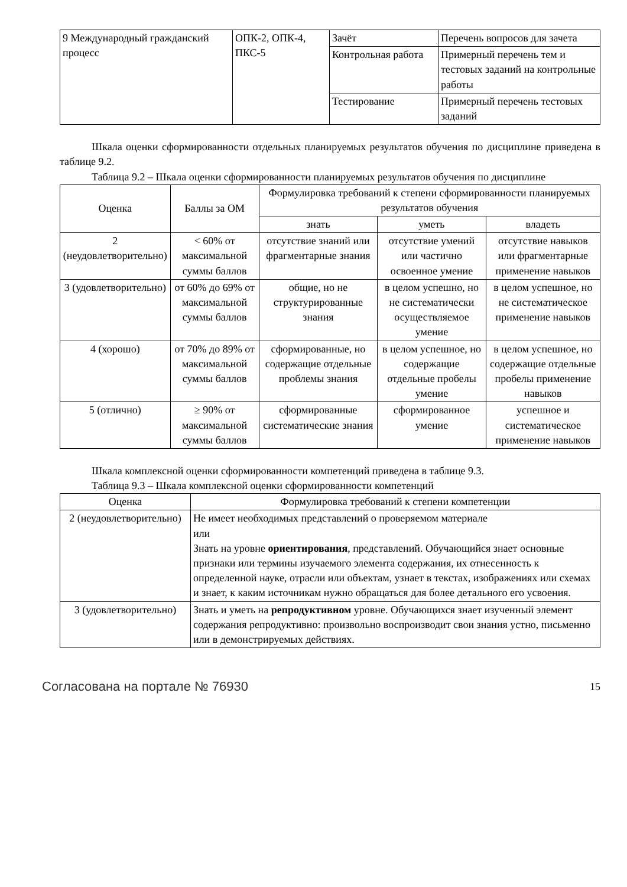| 9 Международный гражданский процесс | ОПК-2, ОПК-4, ПКС-5 | Зачёт | Перечень вопросов для зачета |
| | | Контрольная работа | Примерный перечень тем и тестовых заданий на контрольные работы |
| | | Тестирование | Примерный перечень тестовых заданий |
Шкала оценки сформированности отдельных планируемых результатов обучения по дисциплине приведена в таблице 9.2.
Таблица 9.2 – Шкала оценки сформированности планируемых результатов обучения по дисциплине
| Оценка | Баллы за ОМ | Формулировка требований к степени сформированности планируемых результатов обучения | | |
| --- | --- | --- | --- | --- |
| | | знать | уметь | владеть |
| 2 (неудовлетворительно) | < 60% от максимальной суммы баллов | отсутствие знаний или фрагментарные знания | отсутствие умений или частично освоенное умение | отсутствие навыков или фрагментарные применение навыков |
| 3 (удовлетворительно) | от 60% до 69% от максимальной суммы баллов | общие, но не структурированные знания | в целом успешно, но не систематически осуществляемое умение | в целом успешное, но не систематическое применение навыков |
| 4 (хорошо) | от 70% до 89% от максимальной суммы баллов | сформированные, но содержащие отдельные проблемы знания | в целом успешное, но содержащие отдельные пробелы умение | в целом успешное, но содержащие отдельные пробелы применение навыков |
| 5 (отлично) | ≥ 90% от максимальной суммы баллов | сформированные систематические знания | сформированное умение | успешное и систематическое применение навыков |
Шкала комплексной оценки сформированности компетенций приведена в таблице 9.3.
Таблица 9.3 – Шкала комплексной оценки сформированности компетенций
| Оценка | Формулировка требований к степени компетенции |
| --- | --- |
| 2 (неудовлетворительно) | Не имеет необходимых представлений о проверяемом материале или Знать на уровне ориентирования , представлений. Обучающийся знает основные признаки или термины изучаемого элемента содержания, их отнесенность к определенной науке, отрасли или объектам, узнает в текстах, изображениях или схемах и знает, к каким источникам нужно обращаться для более детального его усвоения. |
| 3 (удовлетворительно) | Знать и уметь на репродуктивном уровне. Обучающихся знает изученный элемент содержания репродуктивно: произвольно воспроизводит свои знания устно, письменно или в демонстрируемых действиях. |
Согласована на портале № 76930 15